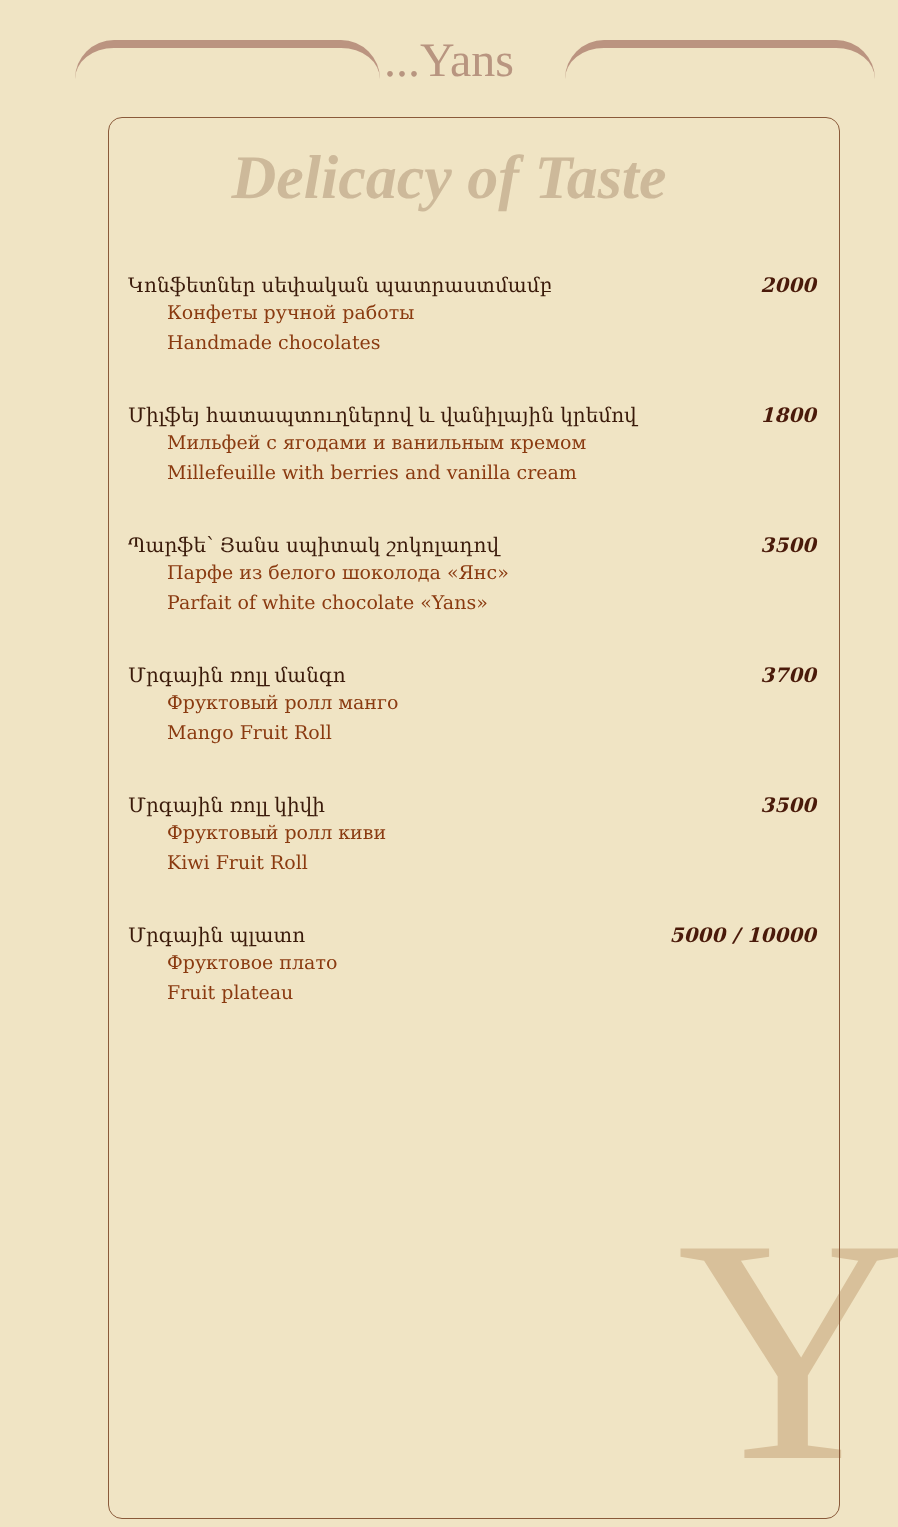Y
...Yans
Delicacy of Taste
Կոնֆետներ սեփական պատրաստմամբ 2000
Конфеты ручной работы
Handmade chocolates
Միլֆեյ հատապտուղներով և վանիլային կրեմով 1800
Мильфей с ягодами и ванильным кремом
Millefeuille with berries and vanilla cream
Պարֆե՝ Յանս սպիտակ շոկոլադով 3500
Парфе из белого шоколода «Янс»
Parfait of white chocolate «Yans»
Մրգային ռոլլ մանգո 3700
Фруктовый ролл манго
Mango Fruit Roll
Մրգային ռոլլ կիվի 3500
Фруктовый ролл киви
Kiwi Fruit Roll
Մրգային պլատո 5000 / 10000
Фруктовое плато
Fruit plateau